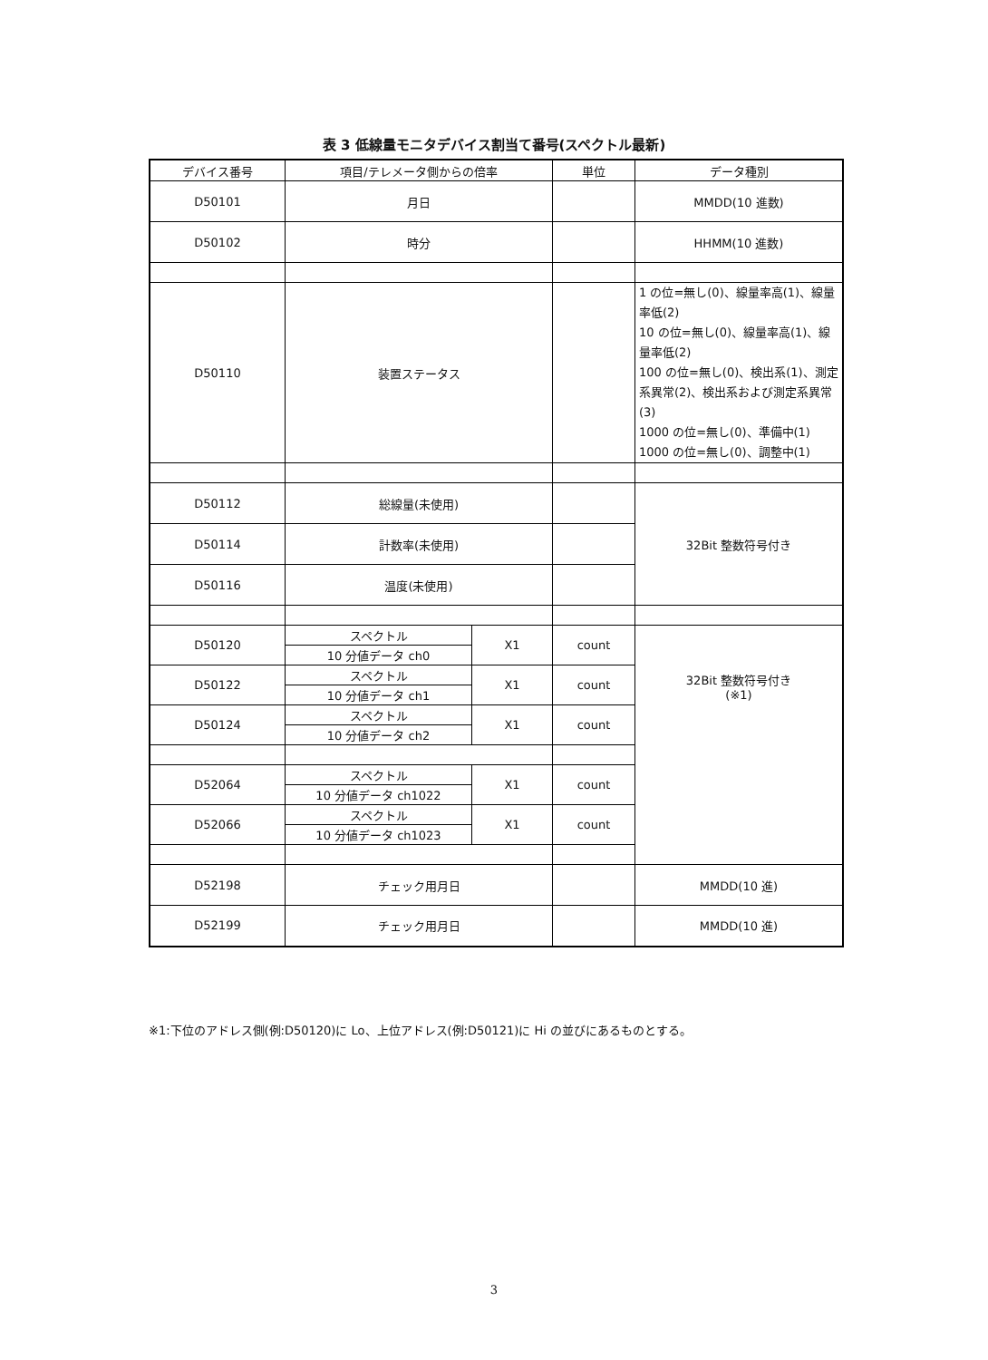表 3 低線量モニタデバイス割当て番号(スペクトル最新)
| デバイス番号 | 項目/テレメータ側からの倍率 | | 単位 | データ種別 |
| --- | --- | --- | --- | --- |
| D50101 | 月日 | | | MMDD(10 進数) |
| D50102 | 時分 | | | HHMM(10 進数) |
| D50110 | 装置ステータス | | | 1 の位=無し(0)、線量率高(1)、線量率低(2) 10 の位=無し(0)、線量率高(1)、線量率低(2) 100 の位=無し(0)、検出系(1)、測定系異常(2)、検出系および測定系異常(3) 1000 の位=無し(0)、準備中(1) 1000 の位=無し(0)、調整中(1) |
| D50112 | 総線量(未使用) | | | 32Bit 整数符号付き |
| D50114 | 計数率(未使用) | | | |
| D50116 | 温度(未使用) | | | |
| D50120 | スペクトル | X1 | count | 32Bit 整数符号付き (※1) |
| | 10 分値データ ch0 | | | |
| D50122 | スペクトル | X1 | count | |
| | 10 分値データ ch1 | | | |
| D50124 | スペクトル | X1 | count | |
| | 10 分値データ ch2 | | | |
| D52064 | スペクトル | X1 | count | |
| | 10 分値データ ch1022 | | | |
| D52066 | スペクトル | X1 | count | |
| | 10 分値データ ch1023 | | | |
| D52198 | チェック用月日 | | | MMDD(10 進) |
| D52199 | チェック用月日 | | | MMDD(10 進) |
※1:下位のアドレス側(例:D50120)に Lo、上位アドレス(例:D50121)に Hi の並びにあるものとする。
3